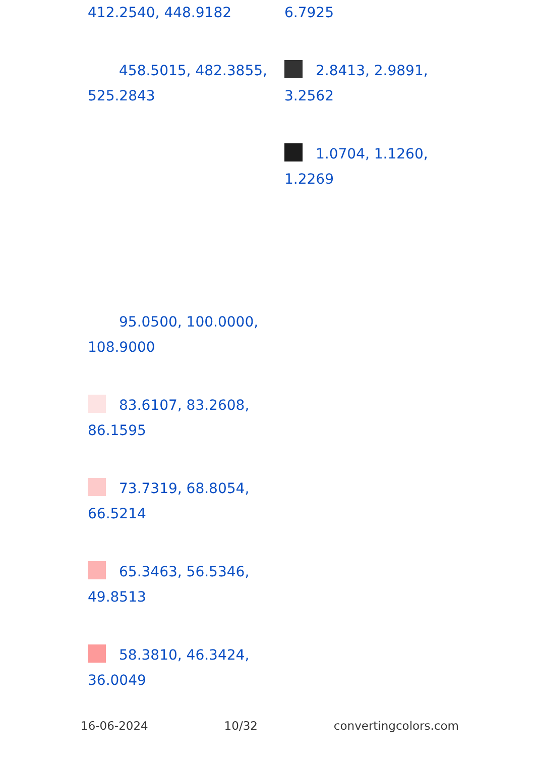412.2540, 448.9182
458.5015, 482.3855, 525.2843
95.0500, 100.0000, 108.9000
83.6107, 83.2608, 86.1595
73.7319, 68.8054, 66.5214
65.3463, 56.5346, 49.8513
58.3810, 46.3424, 36.0049
6.7925
2.8413, 2.9891, 3.2562
1.0704, 1.1260, 1.2269
16-06-2024 10/32 convertingcolors.com